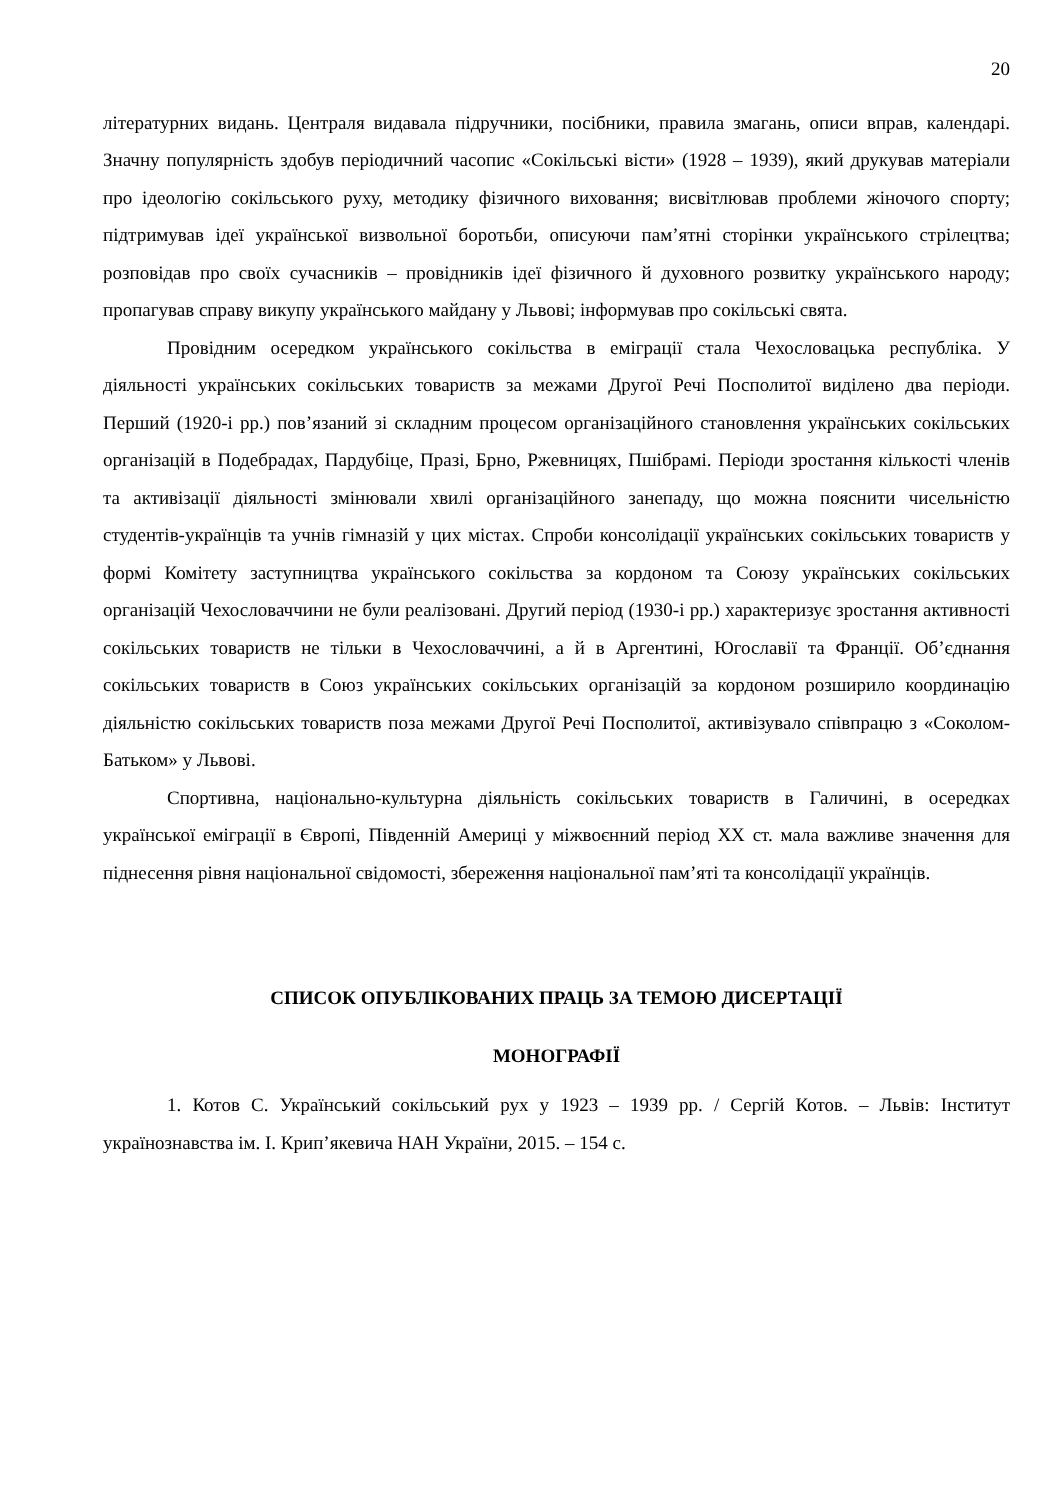20
літературних видань. Централя видавала підручники, посібники, правила змагань, описи вправ, календарі. Значну популярність здобув періодичний часопис «Сокільські вісти» (1928 – 1939), який друкував матеріали про ідеологію сокільського руху, методику фізичного виховання; висвітлював проблеми жіночого спорту; підтримував ідеї української визвольної боротьби, описуючи пам’ятні сторінки українського стрілецтва; розповідав про своїх сучасників – провідників ідеї фізичного й духовного розвитку українського народу; пропагував справу викупу українського майдану у Львові; інформував про сокільські свята.
Провідним осередком українського сокільства в еміграції стала Чехословацька республіка. У діяльності українських сокільських товариств за межами Другої Речі Посполитої виділено два періоди. Перший (1920-і рр.) пов’язаний зі складним процесом організаційного становлення українських сокільських організацій в Подебрадах, Пардубіце, Празі, Брно, Ржевницях, Пшібрамі. Періоди зростання кількості членів та активізації діяльності змінювали хвилі організаційного занепаду, що можна пояснити чисельністю студентів-українців та учнів гімназій у цих містах. Спроби консолідації українських сокільських товариств у формі Комітету заступництва українського сокільства за кордоном та Союзу українських сокільських організацій Чехословаччини не були реалізовані. Другий період (1930-і рр.) характеризує зростання активності сокільських товариств не тільки в Чехословаччині, а й в Аргентині, Югославії та Франції. Об’єднання сокільських товариств в Союз українських сокільських організацій за кордоном розширило координацію діяльністю сокільських товариств поза межами Другої Речі Посполитої, активізувало співпрацю з «Соколом-Батьком» у Львові.
Спортивна, національно-культурна діяльність сокільських товариств в Галичині, в осередках української еміграції в Європі, Південній Америці у міжвоєнний період ХХ ст. мала важливе значення для піднесення рівня національної свідомості, збереження національної пам’яті та консолідації українців.
СПИСОК ОПУБЛІКОВАНИХ ПРАЦЬ ЗА ТЕМОЮ ДИСЕРТАЦІЇ
МОНОГРАФІЇ
1. Котов С. Український сокільський рух у 1923 – 1939 рр. / Сергій Котов. – Львів: Інститут українознавства ім. І. Крип’якевича НАН України, 2015. – 154 с.